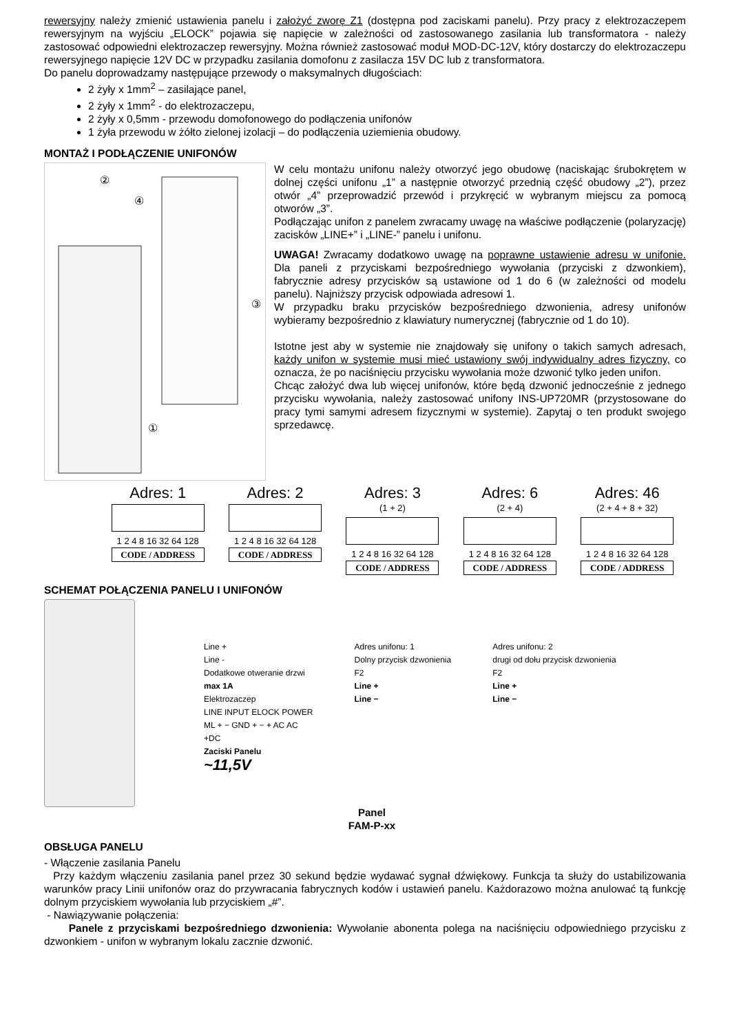rewersyjny należy zmienić ustawienia panelu i założyć zworę Z1 (dostępna pod zaciskami panelu). Przy pracy z elektrozaczepem rewersyjnym na wyjściu „ELOCK” pojawia się napięcie w zależności od zastosowanego zasilania lub transformatora - należy zastosować odpowiedni elektrozaczep rewersyjny. Można również zastosować moduł MOD-DC-12V, który dostarczy do elektrozaczepu rewersyjnego napięcie 12V DC w przypadku zasilania domofonu z zasilacza 15V DC lub z transformatora.
Do panelu doprowadzamy następujące przewody o maksymalnych długościach:
2 żyły x 1mm<sup>2</sup> – zasilające panel,
2 żyły x 1mm<sup>2</sup> - do elektrozaczepu,
2 żyły x 0,5mm - przewodu domofonowego do podłączenia unifonów
1 żyła przewodu w żółto zielonej izolacji – do podłączenia uziemienia obudowy.
MONTAŻ I PODŁĄCZENIE UNIFONÓW
④
②
③
①
W celu montażu unifonu należy otworzyć jego obudowę (naciskając śrubokrętem w dolnej części unifonu „1” a następnie otworzyć przednią część obudowy „2”), przez otwór „4” przeprowadzić przewód i przykręcić w wybranym miejscu za pomocą otworów „3”.
Podłączając unifon z panelem zwracamy uwagę na właściwe podłączenie (polaryzację) zacisków „LINE+” i „LINE-” panelu i unifonu.
UWAGA! Zwracamy dodatkowo uwagę na poprawne ustawienie adresu w unifonie. Dla paneli z przyciskami bezpośredniego wywołania (przyciski z dzwonkiem), fabrycznie adresy przycisków są ustawione od 1 do 6 (w zależności od modelu panelu). Najniższy przycisk odpowiada adresowi 1.
W przypadku braku przycisków bezpośredniego dzwonienia, adresy unifonów wybieramy bezpośrednio z klawiatury numerycznej (fabrycznie od 1 do 10).
Istotne jest aby w systemie nie znajdowały się unifony o takich samych adresach, każdy unifon w systemie musi mieć ustawiony swój indywidualny adres fizyczny, co oznacza, że po naciśnięciu przycisku wywołania może dzwonić tylko jeden unifon.
Chcąc założyć dwa lub więcej unifonów, które będą dzwonić jednocześnie z jednego przycisku wywołania, należy zastosować unifony INS-UP720MR (przystosowane do pracy tymi samymi adresem fizycznymi w systemie). Zapytaj o ten produkt swojego sprzedawcę.
Adres: 1
1 2 4 8 16 32 64 128
CODE / ADDRESS
Adres: 2
1 2 4 8 16 32 64 128
CODE / ADDRESS
Adres: 3
(1 + 2)
1 2 4 8 16 32 64 128
CODE / ADDRESS
Adres: 6
(2 + 4)
1 2 4 8 16 32 64 128
CODE / ADDRESS
Adres: 46
(2 + 4 + 8 + 32)
1 2 4 8 16 32 64 128
CODE / ADDRESS
SCHEMAT POŁĄCZENIA PANELU I UNIFONÓW
Line +
Line -
Dodatkowe otweranie drzwi
max 1A
Elektrozaczep
LINE INPUT ELOCK POWER
ML + − GND + − + AC AC
+DC
Zaciski Panelu
~11,5V
Adres unifonu: 1
Dolny przycisk dzwonienia
F2
Line +
Line −
Adres unifonu: 2
drugi od dołu przycisk dzwonienia
F2
Line +
Line −
Panel
FAM-P-xx
OBSŁUGA PANELU
- Włączenie zasilania Panelu
Przy każdym włączeniu zasilania panel przez 30 sekund będzie wydawać sygnał dźwiękowy. Funkcja ta służy do ustabilizowania warunków pracy Linii unifonów oraz do przywracania fabrycznych kodów i ustawień panelu. Każdorazowo można anulować tą funkcję dolnym przyciskiem wywołania lub przyciskiem „#”.
- Nawiązywanie połączenia:
Panele z przyciskami bezpośredniego dzwonienia: Wywołanie abonenta polega na naciśnięciu odpowiedniego przycisku z dzwonkiem - unifon w wybranym lokalu zacznie dzwonić.